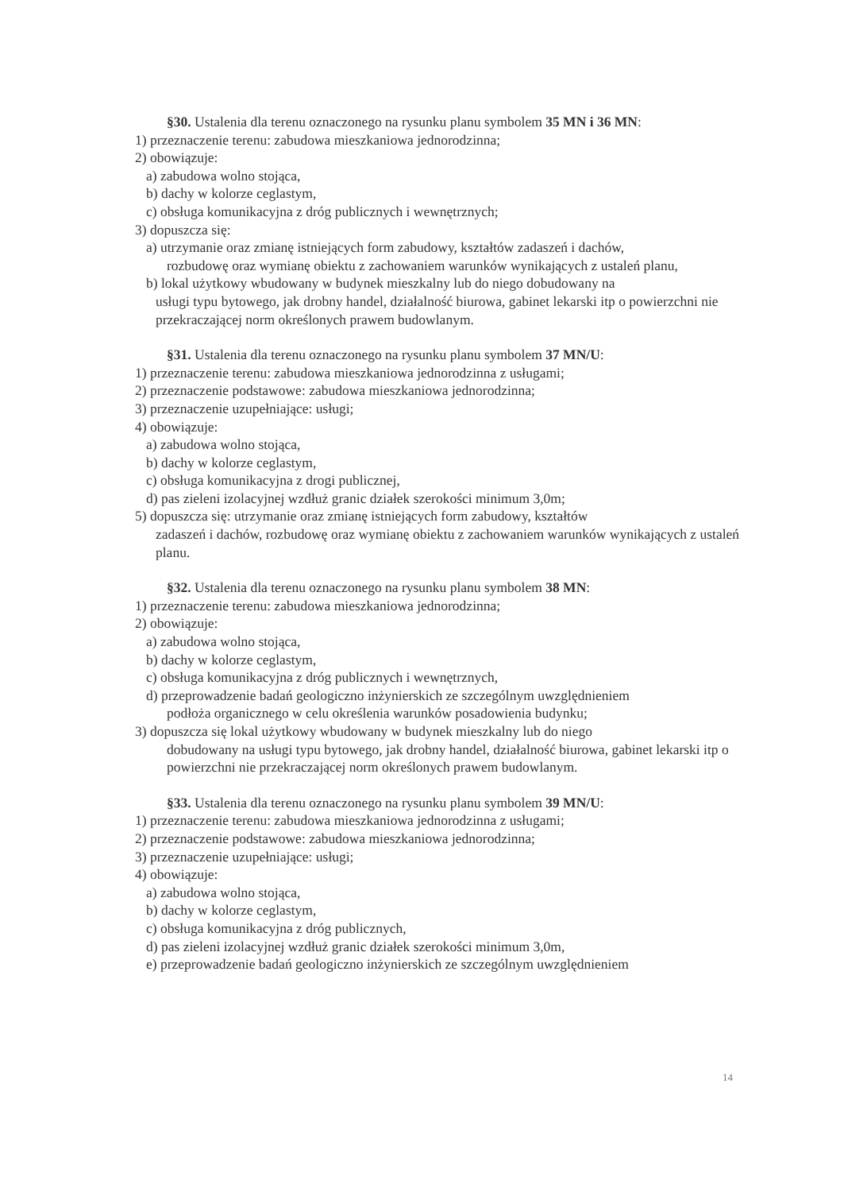§30. Ustalenia dla terenu oznaczonego na rysunku planu symbolem 35 MN i 36 MN:
1) przeznaczenie terenu: zabudowa mieszkaniowa jednorodzinna;
2) obowiązuje:
a) zabudowa wolno stojąca,
b) dachy w kolorze ceglastym,
c) obsługa komunikacyjna z dróg publicznych i wewnętrznych;
3) dopuszcza się:
a) utrzymanie oraz zmianę istniejących form zabudowy, kształtów zadaszeń i dachów,
rozbudowę oraz wymianę obiektu z zachowaniem warunków wynikających z ustaleń planu,
b) lokal użytkowy wbudowany w budynek mieszkalny lub do niego dobudowany na
usługi typu bytowego, jak drobny handel, działalność biurowa, gabinet lekarski itp o powierzchni nie przekraczającej norm określonych prawem budowlanym.
§31. Ustalenia dla terenu oznaczonego na rysunku planu symbolem 37 MN/U:
1) przeznaczenie terenu: zabudowa mieszkaniowa jednorodzinna z usługami;
2) przeznaczenie podstawowe: zabudowa mieszkaniowa jednorodzinna;
3) przeznaczenie uzupełniające: usługi;
4) obowiązuje:
a) zabudowa wolno stojąca,
b) dachy w kolorze ceglastym,
c) obsługa komunikacyjna z drogi publicznej,
d) pas zieleni izolacyjnej wzdłuż granic działek szerokości minimum 3,0m;
5) dopuszcza się: utrzymanie oraz zmianę istniejących form zabudowy, kształtów
zadaszeń i dachów, rozbudowę oraz wymianę obiektu z zachowaniem warunków wynikających z ustaleń planu.
§32. Ustalenia dla terenu oznaczonego na rysunku planu symbolem 38 MN:
1) przeznaczenie terenu: zabudowa mieszkaniowa jednorodzinna;
2) obowiązuje:
a) zabudowa wolno stojąca,
b) dachy w kolorze ceglastym,
c) obsługa komunikacyjna z dróg publicznych i wewnętrznych,
d) przeprowadzenie badań geologiczno inżynierskich ze szczególnym uwzględnieniem
podłoża organicznego w celu określenia warunków posadowienia budynku;
3) dopuszcza się lokal użytkowy wbudowany w budynek mieszkalny lub do niego
dobudowany na usługi typu bytowego, jak drobny handel, działalność biurowa, gabinet lekarski itp o powierzchni nie przekraczającej norm określonych prawem budowlanym.
§33. Ustalenia dla terenu oznaczonego na rysunku planu symbolem 39 MN/U:
1) przeznaczenie terenu: zabudowa mieszkaniowa jednorodzinna z usługami;
2) przeznaczenie podstawowe: zabudowa mieszkaniowa jednorodzinna;
3) przeznaczenie uzupełniające: usługi;
4) obowiązuje:
a) zabudowa wolno stojąca,
b) dachy w kolorze ceglastym,
c) obsługa komunikacyjna z dróg publicznych,
d) pas zieleni izolacyjnej wzdłuż granic działek szerokości minimum 3,0m,
e) przeprowadzenie badań geologiczno inżynierskich ze szczególnym uwzględnieniem
14